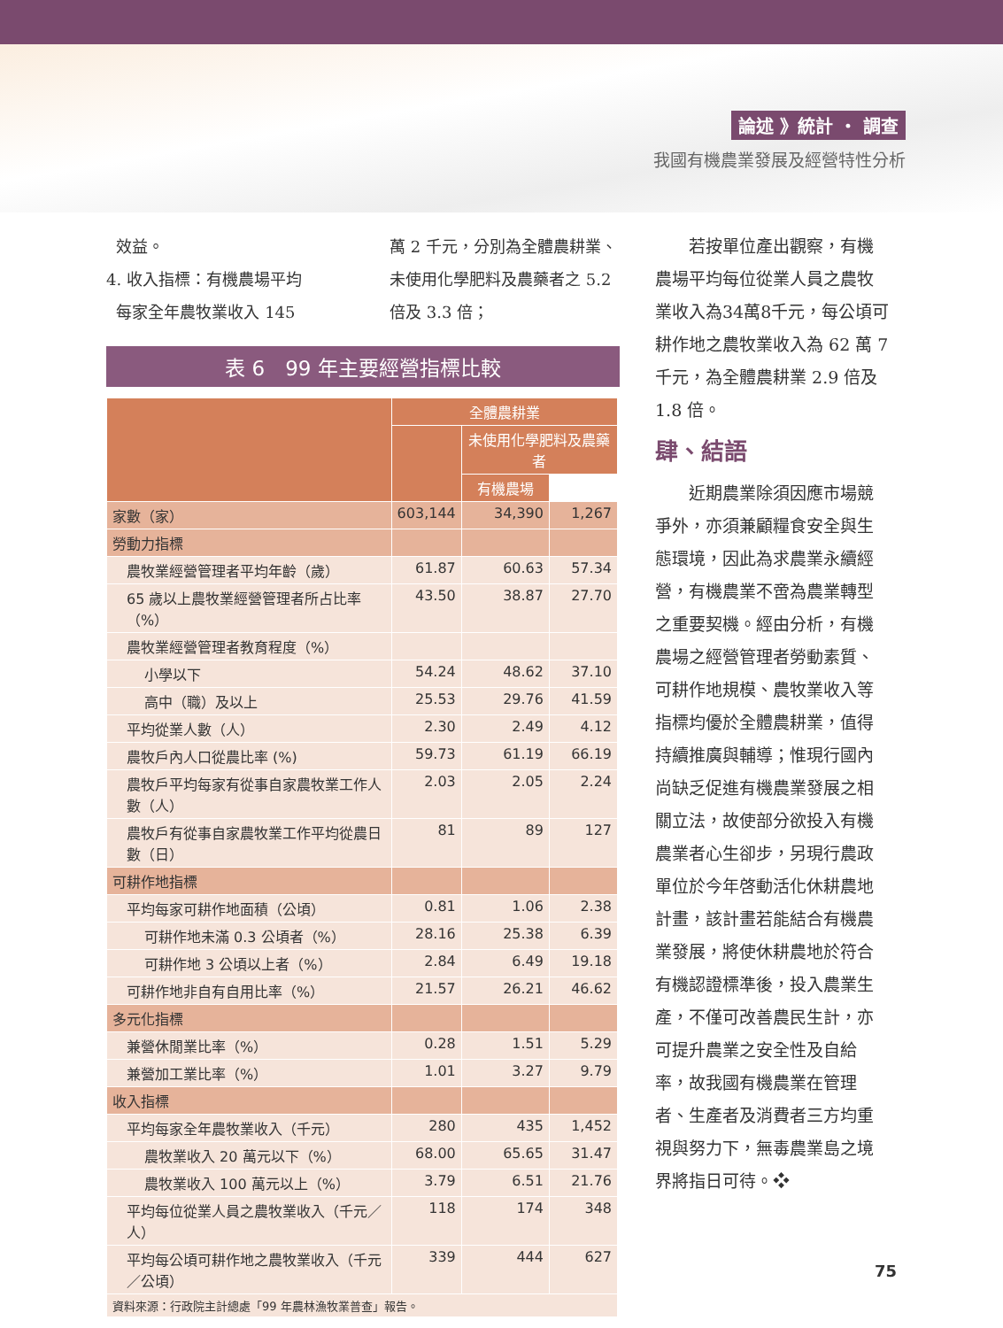論述 》統計 ・ 調查
我國有機農業發展及經營特性分析
效益。
4. 收入指標：有機農場平均
每家全年農牧業收入 145
萬 2 千元，分別為全體農耕業、未使用化學肥料及農藥者之 5.2 倍及 3.3 倍；
表 6　99 年主要經營指標比較
| | 全體農耕業 | | |
| --- | --- | --- | --- |
| | | 未使用化學肥料及農藥者 | |
| | | 有機農場 | |
| 家數（家） | 603,144 | 34,390 | 1,267 |
| 勞動力指標 | | | |
| 農牧業經營管理者平均年齡（歲） | 61.87 | 60.63 | 57.34 |
| 65 歲以上農牧業經營管理者所占比率（%） | 43.50 | 38.87 | 27.70 |
| 農牧業經營管理者教育程度（%） | | | |
| 小學以下 | 54.24 | 48.62 | 37.10 |
| 高中（職）及以上 | 25.53 | 29.76 | 41.59 |
| 平均從業人數（人） | 2.30 | 2.49 | 4.12 |
| 農牧戶內人口從農比率 (%) | 59.73 | 61.19 | 66.19 |
| 農牧戶平均每家有從事自家農牧業工作人數（人） | 2.03 | 2.05 | 2.24 |
| 農牧戶有從事自家農牧業工作平均從農日數（日） | 81 | 89 | 127 |
| 可耕作地指標 | | | |
| 平均每家可耕作地面積（公頃） | 0.81 | 1.06 | 2.38 |
| 可耕作地未滿 0.3 公頃者（%） | 28.16 | 25.38 | 6.39 |
| 可耕作地 3 公頃以上者（%） | 2.84 | 6.49 | 19.18 |
| 可耕作地非自有自用比率（%） | 21.57 | 26.21 | 46.62 |
| 多元化指標 | | | |
| 兼營休閒業比率（%） | 0.28 | 1.51 | 5.29 |
| 兼營加工業比率（%） | 1.01 | 3.27 | 9.79 |
| 收入指標 | | | |
| 平均每家全年農牧業收入（千元） | 280 | 435 | 1,452 |
| 農牧業收入 20 萬元以下（%） | 68.00 | 65.65 | 31.47 |
| 農牧業收入 100 萬元以上（%） | 3.79 | 6.51 | 21.76 |
| 平均每位從業人員之農牧業收入（千元／人） | 118 | 174 | 348 |
| 平均每公頃可耕作地之農牧業收入（千元／公頃） | 339 | 444 | 627 |
| 資料來源：行政院主計總處「99 年農林漁牧業普查」報告。 | | | |
　　若按單位產出觀察，有機農場平均每位從業人員之農牧業收入為34萬8千元，每公頃可耕作地之農牧業收入為 62 萬 7 千元，為全體農耕業 2.9 倍及 1.8 倍。
肆、結語
　　近期農業除須因應市場競爭外，亦須兼顧糧食安全與生態環境，因此為求農業永續經營，有機農業不啻為農業轉型之重要契機。經由分析，有機農場之經營管理者勞動素質、可耕作地規模、農牧業收入等指標均優於全體農耕業，值得持續推廣與輔導；惟現行國內尚缺乏促進有機農業發展之相關立法，故使部分欲投入有機農業者心生卻步，另現行農政單位於今年啓動活化休耕農地計畫，該計畫若能結合有機農業發展，將使休耕農地於符合有機認證標準後，投入農業生產，不僅可改善農民生計，亦可提升農業之安全性及自給率，故我國有機農業在管理者、生產者及消費者三方均重視與努力下，無毒農業島之境界將指日可待。❖
75